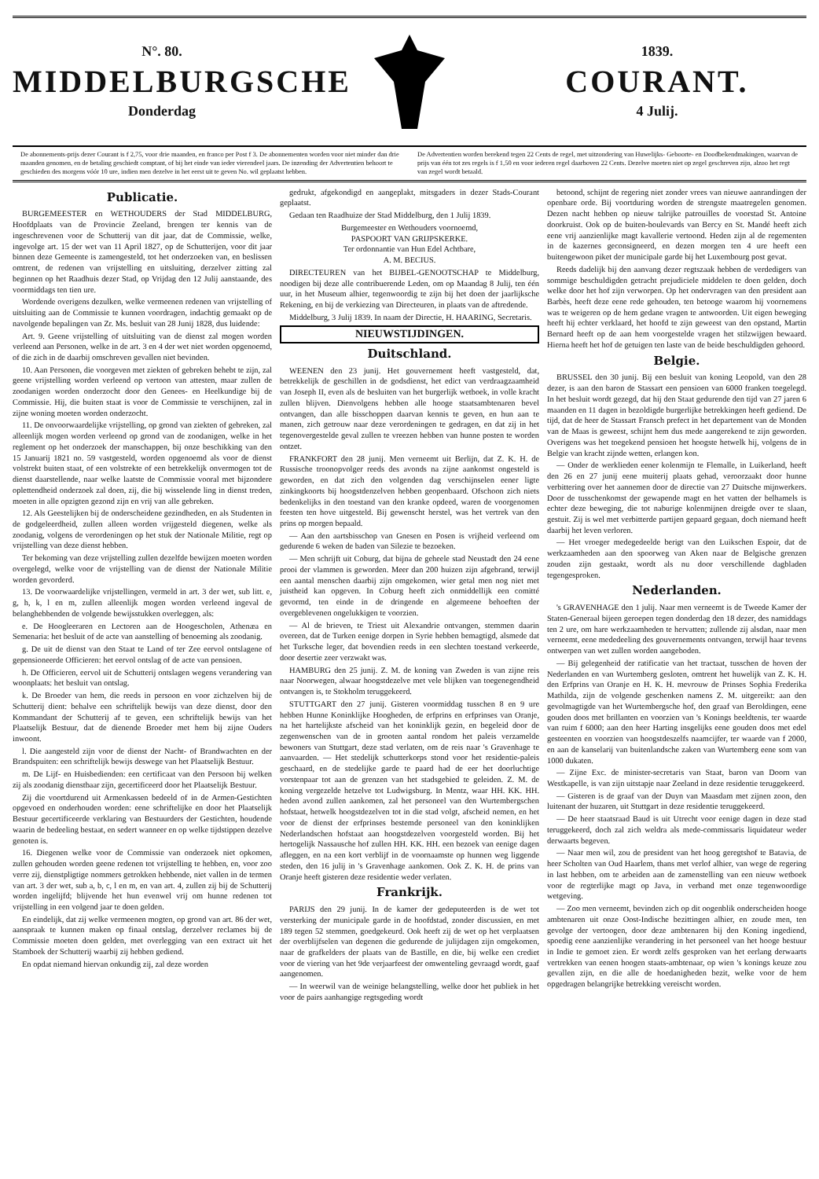N°. 80.
MIDDELBURGSCHE
Donderdag
1839.
COURANT.
4 Julij.
De abonnements-prijs dezer Courant is f 2,75, voor drie maanden, en franco per Post f 3. De abonnementen worden voor niet minder dan drie maanden genomen, en de betaling geschiedt comptant, of bij het einde van ieder vierendeel jaars. De inzending der Advertentien behoort te geschieden des morgens vóór 10 ure, indien men dezelve in het eerst uit te geven No. wil geplaatst hebben.
De Advertentien worden berekend tegen 22 Cents de regel, met uitzondering van Huwelijks- Geboorte- en Doodbekendmakingen, waarvan de prijs van één tot zes regels is f 1,50 en voor iederen regel daarboven 22 Cents. Dezelve moeten niet op zegel geschreven zijn, alzoo het regt van zegel wordt betaald.
Publicatie.
BURGEMEESTER en WETHOUDERS der Stad MIDDELBURG, Hoofdplaats van de Provincie Zeeland, brengen ter kennis van de ingeschrevenen voor de Schutterij van dit jaar, dat de Commissie, welke, ingevolge art. 15 der wet van 11 April 1827, op de Schutterijen, voor dit jaar binnen deze Gemeente is zamengesteld, tot het onderzoeken van, en beslissen omtrent, de redenen van vrijstelling en uitsluiting, derzelver zitting zal beginnen op het Raadhuis dezer Stad, op Vrijdag den 12 Julij aanstaande, des voormiddags ten tien ure.
Wordende overigens dezulken, welke vermeenen redenen van vrijstelling of uitsluiting aan de Commissie te kunnen voordragen, indachtig gemaakt op de navolgende bepalingen van Zr. Ms. besluit van 28 Junij 1828, dus luidende:
Art. 9. Geene vrijstelling of uitsluiting van de dienst zal mogen worden verleend aan Personen, welke in de art. 3 en 4 der wet niet worden opgenoemd, of die zich in de daarbij omschreven gevallen niet bevinden.
10. Aan Personen, die voorgeven met ziekten of gebreken behebt te zijn, zal geene vrijstelling worden verleend op vertoon van attesten, maar zullen de zoodanigen worden onderzocht door den Genees- en Heelkundige bij de Commissie. Hij, die buiten staat is voor de Commissie te verschijnen, zal in zijne woning moeten worden onderzocht.
11. De onvoorwaardelijke vrijstelling, op grond van ziekten of gebreken, zal alleenlijk mogen worden verleend op grond van de zoodanigen, welke in het reglement op het onderzoek der manschappen, bij onze beschikking van den 15 Januarij 1821 no. 59 vastgesteld, worden opgenoemd als voor de dienst volstrekt buiten staat, of een volstrekte of een betrekkelijk onvermogen tot de dienst daarstellende, naar welke laatste de Commissie vooral met bijzondere oplettendheid onderzoek zal doen, zij, die bij wisselende ling in dienst treden, moeten in alle opzigten gezond zijn en vrij van alle gebreken.
12. Als Geestelijken bij de onderscheidene gezindheden, en als Studenten in de godgeleerdheid, zullen alleen worden vrijgesteld diegenen, welke als zoodanig, volgens de verordeningen op het stuk der Nationale Militie, regt op vrijstelling van deze dienst hebben.
Ter bekoming van deze vrijstelling zullen dezelfde bewijzen moeten worden overgelegd, welke voor de vrijstelling van de dienst der Nationale Militie worden gevorderd.
13. De voorwaardelijke vrijstellingen, vermeld in art. 3 der wet, sub litt. e, g, h, k, l en m, zullen alleenlijk mogen worden verleend ingeval de belanghebbenden de volgende bewijsstukken overleggen, als:
e. De Hoogleeraren en Lectoren aan de Hoogescholen, Athenæa en Semenaria: het besluit of de acte van aanstelling of benoeming als zoodanig.
g. De uit de dienst van den Staat te Land of ter Zee eervol ontslagene of gepensioneerde Officieren: het eervol ontslag of de acte van pensioen.
h. De Officieren, eervol uit de Schutterij ontslagen wegens verandering van woonplaats: het besluit van ontslag.
k. De Broeder van hem, die reeds in persoon en voor zichzelven bij de Schutterij dient: behalve een schriftelijk bewijs van deze dienst, door den Kommandant der Schutterij af te geven, een schriftelijk bewijs van het Plaatselijk Bestuur, dat de dienende Broeder met hem bij zijne Ouders inwoont.
l. Die aangesteld zijn voor de dienst der Nacht- of Brandwachten en der Brandspuiten: een schriftelijk bewijs deswege van het Plaatselijk Bestuur.
m. De Lijf- en Huisbedienden: een certificaat van den Persoon bij welken zij als zoodanig dienstbaar zijn, gecertificeerd door het Plaatselijk Bestuur.
Zij die voortdurend uit Armenkassen bedeeld of in de Armen-Gestichten opgevoed en onderhouden worden: eene schriftelijke en door het Plaatselijk Bestuur gecertificeerde verklaring van Bestuurders der Gestichten, houdende waarin de bedeeling bestaat, en sedert wanneer en op welke tijdstippen dezelve genoten is.
16. Diegenen welke voor de Commissie van onderzoek niet opkomen, zullen gehouden worden geene redenen tot vrijstelling te hebben, en, voor zoo verre zij, dienstpligtige nommers getrokken hebbende, niet vallen in de termen van art. 3 der wet, sub a, b, c, l en m, en van art. 4, zullen zij bij de Schutterij worden ingelijfd; blijvende het hun evenwel vrij om hunne redenen tot vrijstelling in een volgend jaar te doen gelden.
En eindelijk, dat zij welke vermeenen mogten, op grond van art. 86 der wet, aanspraak te kunnen maken op finaal ontslag, derzelver reclames bij de Commissie moeten doen gelden, met overlegging van een extract uit het Stamboek der Schutterij waarbij zij hebben gediend.
En opdat niemand hiervan onkundig zij, zal deze worden
gedrukt, afgekondigd en aangeplakt, mitsgaders in dezer Stads-Courant geplaatst.
Gedaan ten Raadhuize der Stad Middelburg, den 1 Julij 1839.
Burgemeester en Wethouders voornoemd,
PASPOORT VAN GRIJPSKERKE.
Ter ordonnantie van Hun Edel Achtbare,
A. M. BECIUS.
DIRECTEUREN van het BIJBEL-GENOOTSCHAP te Middelburg, noodigen bij deze alle contribuerende Leden, om op Maandag 8 Julij, ten één uur, in het Museum alhier, tegenwoordig te zijn bij het doen der jaarlijksche Rekening, en bij de verkiezing van Directeuren, in plaats van de aftredende.
Middelburg, 3 Julij 1839. In naam der Directie, H. HAARING, Secretaris.
NIEUWSTIJDINGEN.
Duitschland.
WEENEN den 23 junij. Het gouvernement heeft vastgesteld, dat, betrekkelijk de geschillen in de godsdienst, het edict van verdraagzaamheid van Joseph II, even als de besluiten van het burgerlijk wetboek, in volle kracht zullen blijven. Dienvolgens hebben alle hooge staatsambtenaren bevel ontvangen, dan alle bisschoppen daarvan kennis te geven, en hun aan te manen, zich getrouw naar deze verordeningen te gedragen, en dat zij in het tegenovergestelde geval zullen te vreezen hebben van hunne posten te worden ontzet.
FRANKFORT den 28 junij. Men verneemt uit Berlijn, dat Z. K. H. de Russische troonopvolger reeds des avonds na zijne aankomst ongesteld is geworden, en dat zich den volgenden dag verschijnselen eener ligte zinkingkoorts bij hoogstdenzelven hebben geopenbaard. Ofschoon zich niets bedenkelijks in den toestand van den kranke opdeed, waren de voorgenomen feesten ten hove uitgesteld. Bij gewenscht herstel, was het vertrek van den prins op morgen bepaald.
— Aan den aartsbisschop van Gnesen en Posen is vrijheid verleend om gedurende 6 weken de baden van Silezie te bezoeken.
— Men schrijft uit Coburg, dat bijna de geheele stad Neustadt den 24 eene prooi der vlammen is geworden. Meer dan 200 huizen zijn afgebrand, terwijl een aantal menschen daarbij zijn omgekomen, wier getal men nog niet met juistheid kan opgeven. In Coburg heeft zich onmiddellijk een comitté gevormd, ten einde in de dringende en algemeene behoeften der overgeblevenen ongelukkigen te voorzien.
— Al de brieven, te Triest uit Alexandrie ontvangen, stemmen daarin overeen, dat de Turken eenige dorpen in Syrie hebben bemagtigd, alsmede dat het Turksche leger, dat bovendien reeds in een slechten toestand verkeerde, door desertie zeer verzwakt was.
HAMBURG den 25 junij. Z. M. de koning van Zweden is van zijne reis naar Noorwegen, alwaar hoogstdezelve met vele blijken van toegenegendheid ontvangen is, te Stokholm teruggekeerd.
STUTTGART den 27 junij. Gisteren voormiddag tusschen 8 en 9 ure hebben Hunne Koninklijke Hoogheden, de erfprins en erfprinses van Oranje, na het hartelijkste afscheid van het koninklijk gezin, en begeleid door de zegenwenschen van de in grooten aantal rondom het paleis verzamelde bewoners van Stuttgart, deze stad verlaten, om de reis naar 's Gravenhage te aanvaarden. — Het stedelijk schutterkorps stond voor het residentie-paleis geschaard, en de stedelijke garde te paard had de eer het doorluchtige vorstenpaar tot aan de grenzen van het stadsgebied te geleiden. Z. M. de koning vergezelde hetzelve tot Ludwigsburg. In Mentz, waar HH. KK. HH. heden avond zullen aankomen, zal het personeel van den Wurtembergschen hofstaat, hetwelk hoogstdezelven tot in die stad volgt, afscheid nemen, en het voor de dienst der erfprinses bestemde personeel van den koninklijken Nederlandschen hofstaat aan hoogstdezelven voorgesteld worden. Bij het hertogelijk Nassausche hof zullen HH. KK. HH. een bezoek van eenige dagen afleggen, en na een kort verblijf in de voornaamste op hunnen weg liggende steden, den 16 julij in 's Gravenhage aankomen. Ook Z. K. H. de prins van Oranje heeft gisteren deze residentie weder verlaten.
Frankrijk.
PARIJS den 29 junij. In de kamer der gedeputeerden is de wet tot versterking der municipale garde in de hoofdstad, zonder discussien, en met 189 tegen 52 stemmen, goedgekeurd. Ook heeft zij de wet op het verplaatsen der overblijfselen van degenen die gedurende de julijdagen zijn omgekomen, naar de grafkelders der plaats van de Bastille, en die, bij welke een crediet voor de viering van het 9de verjaarfeest der omwenteling gevraagd wordt, gaaf aangenomen.
— In weerwil van de weinige belangstelling, welke door het publiek in het voor de pairs aanhangige regtsgeding wordt
betoond, schijnt de regering niet zonder vrees van nieuwe aanrandingen der openbare orde. Bij voortduring worden de strengste maatregelen genomen. Dezen nacht hebben op nieuw talrijke patrouilles de voorstad St. Antoine doorkruist. Ook op de buiten-boulevards van Bercy en St. Mandé heeft zich eene vrij aanzienlijke magt kavallerie vertoond. Heden zijn al de regementen in de kazernes geconsigneerd, en dezen morgen ten 4 ure heeft een buitengewoon piket der municipale garde bij het Luxembourg post gevat.
Reeds dadelijk bij den aanvang dezer regtszaak hebben de verdedigers van sommige beschuldigden getracht prejudiciele middelen te doen gelden, doch welke door het hof zijn verworpen. Op het ondervragen van den president aan Barbès, heeft deze eene rede gehouden, ten betooge waarom hij voornemens was te weigeren op de hem gedane vragen te antwoorden. Uit eigen beweging heeft hij echter verklaard, het hoofd te zijn geweest van den opstand, Martin Bernard heeft op de aan hem voorgestelde vragen het stilzwijgen bewaard. Hierna heeft het hof de getuigen ten laste van de beide beschuldigden gehoord.
Belgie.
BRUSSEL den 30 junij. Bij een besluit van koning Leopold, van den 28 dezer, is aan den baron de Stassart een pensioen van 6000 franken toegelegd. In het besluit wordt gezegd, dat hij den Staat gedurende den tijd van 27 jaren 6 maanden en 11 dagen in bezoldigde burgerlijke betrekkingen heeft gediend. De tijd, dat de heer de Stassart Fransch prefect in het departement van de Monden van de Maas is geweest, schijnt hem dus mede aangerekend te zijn geworden. Overigens was het toegekend pensioen het hoogste hetwelk hij, volgens de in Belgie van kracht zijnde wetten, erlangen kon.
— Onder de werklieden eener kolenmijn te Flemalle, in Luikerland, heeft den 26 en 27 junij eene muiterij plaats gehad, veroorzaakt door hunne verbittering over het aannemen door de directie van 27 Duitsche mijnwerkers. Door de tusschenkomst der gewapende magt en het vatten der belhamels is echter deze beweging, die tot naburige kolenmijnen dreigde over te slaan, gestuit. Zij is wel met verbitterde partijen gepaard gegaan, doch niemand heeft daarbij het leven verloren.
— Het vroeger medegedeelde berigt van den Luikschen Espoir, dat de werkzaamheden aan den spoorweg van Aken naar de Belgische grenzen zouden zijn gestaakt, wordt als nu door verschillende dagbladen tegengesproken.
Nederlanden.
's GRAVENHAGE den 1 julij. Naar men verneemt is de Tweede Kamer der Staten-Generaal bijeen geroepen tegen donderdag den 18 dezer, des namiddags ten 2 ure, om hare werkzaamheden te hervatten; zullende zij alsdan, naar men verneemt, eene mededeeling des gouvernements ontvangen, terwijl haar tevens ontwerpen van wet zullen worden aangeboden.
— Bij gelegenheid der ratificatie van het tractaat, tusschen de hoven der Nederlanden en van Wurtemberg gesloten, omtrent het huwelijk van Z. K. H. den Erfprins van Oranje en H. K. H. mevrouw de Prinses Sophia Frederika Mathilda, zijn de volgende geschenken namens Z. M. uitgereikt: aan den gevolmagtigde van het Wurtembergsche hof, den graaf van Beroldingen, eene gouden doos met brillanten en voorzien van 's Konings beeldtenis, ter waarde van ruim f 6000; aan den heer Harting insgelijks eene gouden doos met edel gesteenten en voorzien van hoogstdeszelfs naamcijfer, ter waarde van f 2000, en aan de kanselarij van buitenlandsche zaken van Wurtemberg eene som van 1000 dukaten.
— Zijne Exc. de minister-secretaris van Staat, baron van Doorn van Westkapelle, is van zijn uitstapje naar Zeeland in deze residentie teruggekeerd.
— Gisteren is de graaf van der Duyn van Maasdam met zijnen zoon, den luitenant der huzaren, uit Stuttgart in deze residentie teruggekeerd.
— De heer staatsraad Baud is uit Utrecht voor eenige dagen in deze stad teruggekeerd, doch zal zich weldra als mede-commissaris liquidateur weder derwaarts begeven.
— Naar men wil, zou de president van het hoog geregtshof te Batavia, de heer Scholten van Oud Haarlem, thans met verlof alhier, van wege de regering in last hebben, om te arbeiden aan de zamenstelling van een nieuw wetboek voor de regterlijke magt op Java, in verband met onze tegenwoordige wetgeving.
— Zoo men verneemt, bevinden zich op dit oogenblik onderscheiden hooge ambtenaren uit onze Oost-Indische bezittingen alhier, en zoude men, ten gevolge der vertoogen, door deze ambtenaren bij den Koning ingediend, spoedig eene aanzienlijke verandering in het personeel van het hooge bestuur in Indie te gemoet zien. Er wordt zelfs gesproken van het eerlang derwaarts vertrekken van eenen hoogen staats-ambtenaar, op wien 's konings keuze zou gevallen zijn, en die alle de hoedanigheden bezit, welke voor de hem opgedragen belangrijke betrekking vereischt worden.